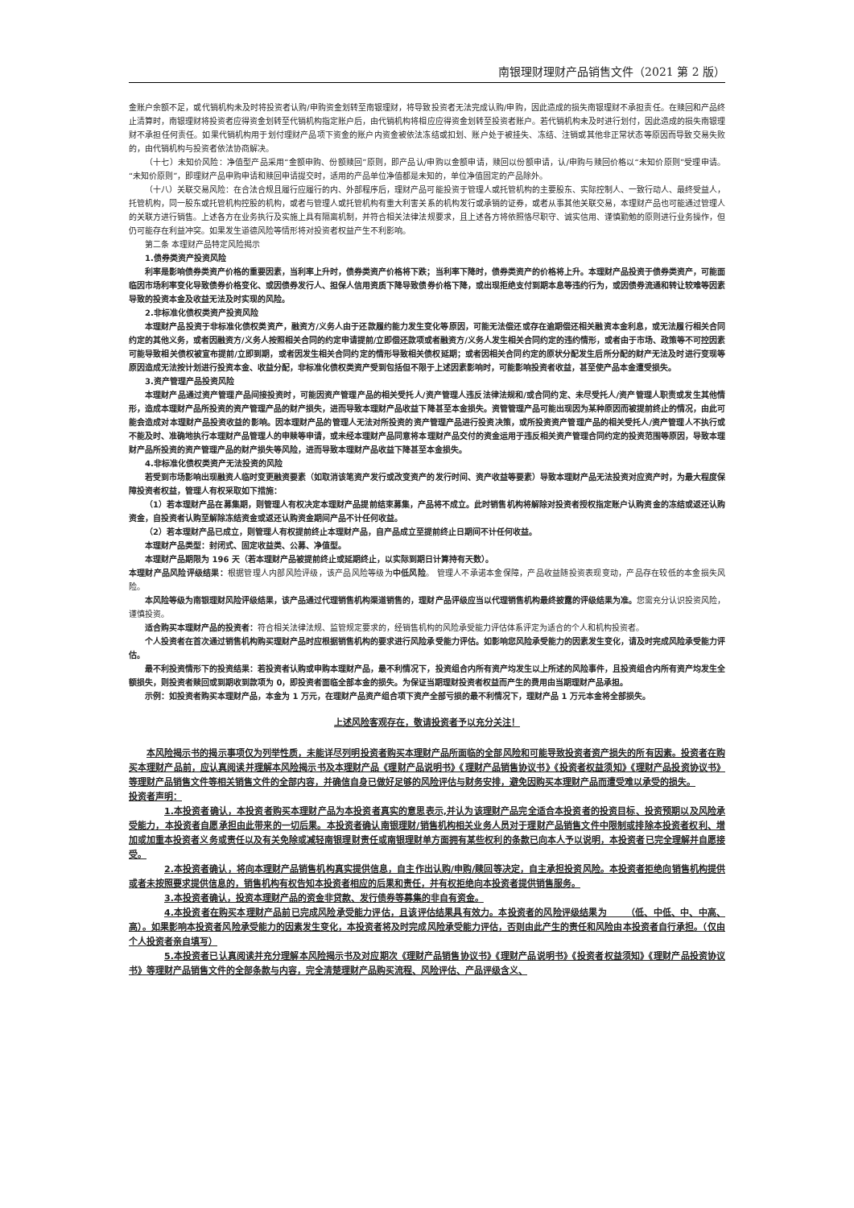南银理财理财产品销售文件（2021 第 2 版）
金账户余额不足，或代销机构未及时将投资者认购/申购资金划转至南银理财，将导致投资者无法完成认购/申购，因此造成的损失南银理财不承担责任。在赎回和产品终止清算时，南银理财将投资者应得资金划转至代销机构指定账户后，由代销机构将相应应得资金划转至投资者账户。若代销机构未及时进行划付，因此造成的损失南银理财不承担任何责任。如果代销机构用于划付理财产品项下资金的账户内资金被依法冻结或扣划、账户处于被挂失、冻结、注销或其他非正常状态等原因而导致交易失败的，由代销机构与投资者依法协商解决。
（十七）未知价风险：净值型产品采用“金额申购、份额赎回”原则，即产品认/申购以金额申请，赎回以份额申请，认/申购与赎回价格以“未知价原则”受理申请。“未知价原则”，即理财产品申购申请和赎回申请提交时，适用的产品单位净值都是未知的，单位净值固定的产品除外。
（十八）关联交易风险：在合法合规且履行应履行的内、外部程序后，理财产品可能投资于管理人或托管机构的主要股东、实际控制人、一致行动人、最终受益人，托管机构，同一股东或托管机构控股的机构，或者与管理人或托管机构有重大利害关系的机构发行或承销的证券，或者从事其他关联交易，本理财产品也可能通过管理人的关联方进行销售。上述各方在业务执行及实施上具有隔离机制，并符合相关法律法规要求，且上述各方将依照恪尽职守、诚实信用、谨慎勤勉的原则进行业务操作，但仍可能存在利益冲突。如果发生道德风险等情形将对投资者权益产生不利影响。
第二条 本理财产品特定风险揭示
1.债券类资产投资风险
利率是影响债券类资产价格的重要因素，当利率上升时，债券类资产价格将下跌；当利率下降时，债券类资产的价格将上升。本理财产品投资于债券类资产，可能面临因市场利率变化导致债券价格变化、或因债券发行人、担保人信用资质下降导致债券价格下降，或出现拒绝支付到期本息等违约行为，或因债券流通和转让较难等因素导致的投资本金及收益无法及时实现的风险。
2.非标准化债权类资产投资风险
本理财产品投资于非标准化债权类资产，融资方/义务人由于还款履约能力发生变化等原因，可能无法偿还或存在逾期偿还相关融资本金利息，或无法履行相关合同约定的其他义务，或者因融资方/义务人按照相关合同的约定申请提前/立即偿还款项或者融资方/义务人发生相关合同约定的违约情形，或者由于市场、政策等不可控因素可能导致相关债权被宣布提前/立即到期，或者因发生相关合同约定的情形导致相关债权延期；或者因相关合同约定的原状分配发生后所分配的财产无法及时进行变现等原因造成无法按计划进行投资本金、收益分配，非标准化债权类资产受到包括但不限于上述因素影响时，可能影响投资者收益，甚至使产品本金遭受损失。
3.资产管理产品投资风险
本理财产品通过资产管理产品间接投资时，可能因资产管理产品的相关受托人/资产管理人违反法律法规和/或合同约定、未尽受托人/资产管理人职责或发生其他情形，造成本理财产品所投资的资产管理产品的财产损失，进而导致本理财产品收益下降甚至本金损失。资管管理产品可能出现因为某种原因而被提前终止的情况，由此可能会造成对本理财产品投资收益的影响。因本理财产品的管理人无法对所投资的资产管理产品进行投资决策，或所投资资产管理产品的相关受托人/资产管理人不执行或不能及时、准确地执行本理财产品管理人的申赎等申请，或未经本理财产品同意将本理财产品交付的资金运用于违反相关资产管理合同约定的投资范围等原因，导致本理财产品所投资的资产管理产品的财产损失等风险，进而导致本理财产品收益下降甚至本金损失。
4.非标准化债权类资产无法投资的风险
若受到市场影响出现融资人临时变更融资要素（如取消该笔资产发行或改变资产的发行时间、资产收益等要素）导致本理财产品无法投资对应资产时，为最大程度保障投资者权益，管理人有权采取如下措施：
（1）若本理财产品在募集期，则管理人有权决定本理财产品提前结束募集，产品将不成立。此时销售机构将解除对投资者授权指定账户认购资金的冻结或返还认购资金，自投资者认购至解除冻结资金或返还认购资金期间产品不计任何收益。
（2）若本理财产品已成立，则管理人有权提前终止本理财产品，自产品成立至提前终止日期间不计任何收益。
本理财产品类型：封闭式、固定收益类、公募、净值型。
本理财产品期限为 196 天（若本理财产品被提前终止或延期终止，以实际到期日计算持有天数）。
本理财产品风险评级结果：根据管理人内部风险评级，该产品风险等级为中低风险。 管理人不承诺本金保障，产品收益随投资表现变动，产品存在较低的本金损失风险。
本风险等级为南银理财风险评级结果，该产品通过代理销售机构渠道销售的，理财产品评级应当以代理销售机构最终披露的评级结果为准。您需充分认识投资风险，谨慎投资。
适合购买本理财产品的投资者：符合相关法律法规、监管规定要求的，经销售机构的风险承受能力评估体系评定为适合的个人和机构投资者。
个人投资者在首次通过销售机构购买理财产品时应根据销售机构的要求进行风险承受能力评估。如影响您风险承受能力的因素发生变化，请及时完成风险承受能力评估。
最不利投资情形下的投资结果：若投资者认购或申购本理财产品，最不利情况下，投资组合内所有资产均发生以上所述的风险事件，且投资组合内所有资产均发生全额损失，则投资者赎回或到期收到款项为 0，即投资者面临全部本金的损失。为保证当期理财投资者权益而产生的费用由当期理财产品承担。
示例：如投资者购买本理财产品，本金为 1 万元，在理财产品资产组合项下资产全部亏损的最不利情况下，理财产品 1 万元本金将全部损失。
上述风险客观存在，敬请投资者予以充分关注！
本风险揭示书的揭示事项仅为列举性质，未能详尽列明投资者购买本理财产品所面临的全部风险和可能导致投资者资产损失的所有因素。投资者在购买本理财产品前，应认真阅读并理解本风险揭示书及本理财产品《理财产品说明书》《理财产品销售协议书》《投资者权益须知》《理财产品投资协议书》等理财产品销售文件等相关销售文件的全部内容，并确信自身已做好足够的风险评估与财务安排，避免因购买本理财产品而遭受难以承受的损失。
投资者声明：
1.本投资者确认，本投资者购买本理财产品为本投资者真实的意思表示,并认为该理财产品完全适合本投资者的投资目标、投资预期以及风险承受能力，本投资者自愿承担由此带来的一切后果。本投资者确认南银理财/销售机构相关业务人员对于理财产品销售文件中限制或排除本投资者权利、增加或加重本投资者义务或责任以及有关免除或减轻南银理财责任或南银理财单方面拥有某些权利的条款已向本人予以说明，本投资者已完全理解并自愿接受。
2.本投资者确认，将向本理财产品销售机构真实提供信息，自主作出认购/申购/赎回等决定，自主承担投资风险。本投资者拒绝向销售机构提供或者未按照要求提供信息的，销售机构有权告知本投资者相应的后果和责任，并有权拒绝向本投资者提供销售服务。
3.本投资者确认，投资本理财产品的资金非贷款、发行债券等募集的非自有资金。
4.本投资者在购买本理财产品前已完成风险承受能力评估，且该评估结果具有效力。本投资者的风险评级结果为 （低、中低、中、中高、高）。如果影响本投资者风险承受能力的因素发生变化，本投资者将及时完成风险承受能力评估，否则由此产生的责任和风险由本投资者自行承担。（仅由个人投资者亲自填写）
5.本投资者已认真阅读并充分理解本风险揭示书及对应期次《理财产品销售协议书》《理财产品说明书》《投资者权益须知》《理财产品投资协议书》等理财产品销售文件的全部条款与内容，完全清楚理财产品购买流程、风险评估、产品评级含义、